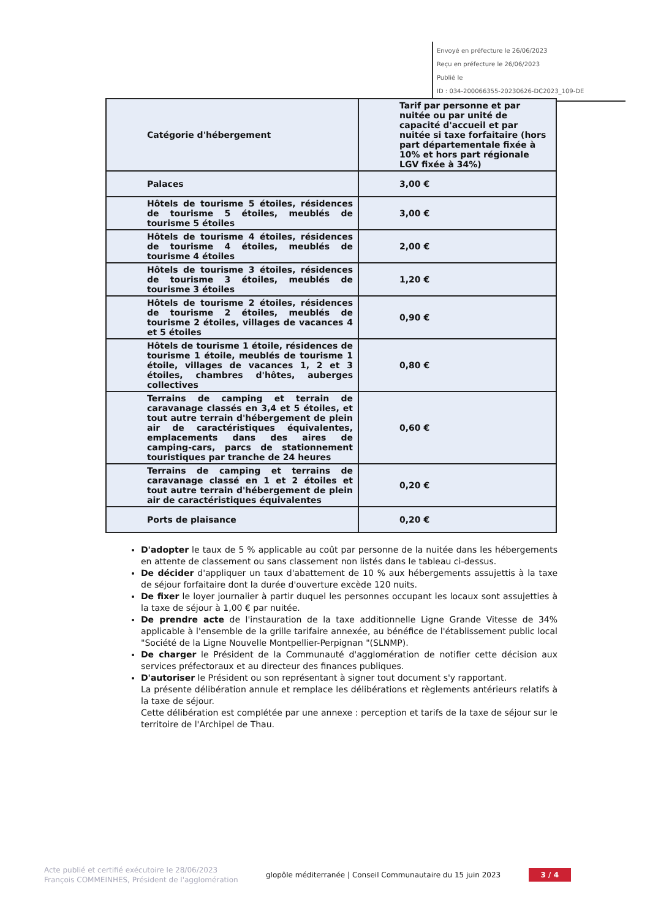Envoyé en préfecture le 26/06/2023
Reçu en préfecture le 26/06/2023
Publié le
ID : 034-200066355-20230626-DC2023_109-DE
| Catégorie d'hébergement | Tarif par personne et par nuitée ou par unité de capacité d'accueil et par nuitée si taxe forfaitaire (hors part départementale fixée à 10% et hors part régionale LGV fixée à 34%) |
| --- | --- |
| Palaces | 3,00 € |
| Hôtels de tourisme 5 étoiles, résidences de tourisme 5 étoiles, meublés de tourisme 5 étoiles | 3,00 € |
| Hôtels de tourisme 4 étoiles, résidences de tourisme 4 étoiles, meublés de tourisme 4 étoiles | 2,00 € |
| Hôtels de tourisme 3 étoiles, résidences de tourisme 3 étoiles, meublés de tourisme 3 étoiles | 1,20 € |
| Hôtels de tourisme 2 étoiles, résidences de tourisme 2 étoiles, meublés de tourisme 2 étoiles, villages de vacances 4 et 5 étoiles | 0,90 € |
| Hôtels de tourisme 1 étoile, résidences de tourisme 1 étoile, meublés de tourisme 1 étoile, villages de vacances 1, 2 et 3 étoiles, chambres d'hôtes, auberges collectives | 0,80 € |
| Terrains de camping et terrain de caravanage classés en 3,4 et 5 étoiles, et tout autre terrain d'hébergement de plein air de caractéristiques équivalentes, emplacements dans des aires de camping-cars, parcs de stationnement touristiques par tranche de 24 heures | 0,60 € |
| Terrains de camping et terrains de caravanage classé en 1 et 2 étoiles et tout autre terrain d'hébergement de plein air de caractéristiques équivalentes | 0,20 € |
| Ports de plaisance | 0,20 € |
D'adopter le taux de 5 % applicable au coût par personne de la nuitée dans les hébergements en attente de classement ou sans classement non listés dans le tableau ci-dessus.
De décider d'appliquer un taux d'abattement de 10 % aux hébergements assujettis à la taxe de séjour forfaitaire dont la durée d'ouverture excède 120 nuits.
De fixer le loyer journalier à partir duquel les personnes occupant les locaux sont assujetties à la taxe de séjour à 1,00 € par nuitée.
De prendre acte de l'instauration de la taxe additionnelle Ligne Grande Vitesse de 34% applicable à l'ensemble de la grille tarifaire annexée, au bénéfice de l'établissement public local "Société de la Ligne Nouvelle Montpellier-Perpignan "(SLNMP).
De charger le Président de la Communauté d'agglomération de notifier cette décision aux services préfectoraux et au directeur des finances publiques.
D'autoriser le Président ou son représentant à signer tout document s'y rapportant.
La présente délibération annule et remplace les délibérations et règlements antérieurs relatifs à la taxe de séjour.
Cette délibération est complétée par une annexe : perception et tarifs de la taxe de séjour sur le territoire de l'Archipel de Thau.
Acte publié et certifié exécutoire le 28/06/2023
François COMMEINHES, Président de l'agglomération
glopôle méditerranée | Conseil Communautaire du 15 juin 2023
3 / 4